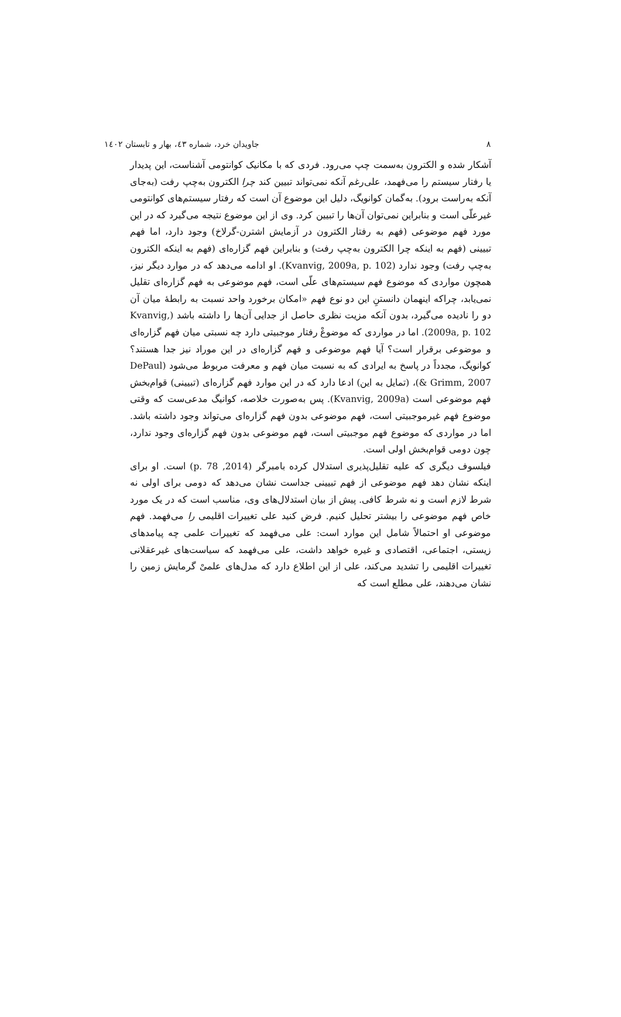٨ جاویدان خرد، شماره ٤٣، بهار و تابستان ١٤٠٢
آشکار شده و الکترون به‌سمت چپ می‌رود. فردی که با مکانیک کوانتومی آشناست، این پدیدار یا رفتار سیستم را می‌فهمد، علی‌رغم آنکه نمی‌تواند تبیین کند چرا الکترون به‌چپ رفت (به‌جای آنکه به‌راست برود). به‌گمان کوانویگ، دلیل این موضوع آن است که رفتار سیستم‌های کوانتومی غیرعلّی است و بنابراین نمی‌توان آن‌ها را تبیین کرد. وی از این موضوع نتیجه می‌گیرد که در این مورد فهم موضوعی (فهم به رفتار الکترون در آزمایش اشترن-گرلاخ) وجود دارد، اما فهم تبیینی (فهم به اینکه چرا الکترون به‌چپ رفت) و بنابراین فهم گزاره‌ای (فهم به اینکه الکترون به‌چپ رفت) وجود ندارد (Kvanvig, 2009a, p. 102). او ادامه می‌دهد که در موارد دیگر نیز، همچون مواردی که موضوع فهم سیستم‌های علّی است، فهم موضوعی به فهم گزاره‌ای تقلیل نمی‌یابد، چراکه اینهمان دانستنِ این دو نوع فهم «امکان برخورد واحد نسبت به رابطهٔ میان آن دو را نادیده می‌گیرد، بدون آنکه مزیت نظری حاصل از جدایی آن‌ها را داشته باشد (Kvanvig, 2009a, p. 102). اما در مواردی که موضوعْ رفتار موجبیتی دارد چه نسبتی میان فهم گزاره‌ای و موضوعی برقرار است؟ آیا فهم موضوعی و فهم گزاره‌ای در این موراد نیز جدا هستند؟ کوانویگ، مجدداً در پاسخ به ایرادی که به نسبت میان فهم و معرفت مربوط می‌شود (DePaul & Grimm, 2007)، (تمایل به این) ادعا دارد که در این موارد فهم گزاره‌ای (تبیینی) قوام‌بخش فهم موضوعی است (Kvanvig, 2009a). پس به‌صورت خلاصه، کوانیگ مدعی‌ست که وقتی موضوع فهم غیرموجبیتی است، فهم موضوعی بدون فهم گزاره‌ای می‌تواند وجود داشته باشد. اما در مواردی که موضوع فهم موجبیتی است، فهم موضوعی بدون فهم گزاره‌ای وجود ندارد، چون دومی قوام‌بخش اولی است.
فیلسوف دیگری که علیه تقلیل‌پذیری استدلال کرده بامبرگر (2014, p. 78) است. او برای اینکه نشان دهد فهم موضوعی از فهم تبیینی جداست نشان می‌دهد که دومی برای اولی نه شرط لازم است و نه شرط کافی. پیش از بیان استدلال‌های وی، مناسب است که در یک مورد خاص فهم موضوعی را بیشتر تحلیل کنیم. فرض کنید علی تغییرات اقلیمی را می‌فهمد. فهم موضوعی او احتمالاً شامل این موارد است: علی می‌فهمد که تغییرات علمی چه پیامدهای زیستی، اجتماعی، اقتصادی و غیره خواهد داشت، علی می‌فهمد که سیاست‌های غیرعقلانی تغییرات اقلیمی را تشدید می‌کند، علی از این اطلاع دارد که مدل‌های علمیْ گرمایش زمین را نشان می‌دهند، علی مطلع است که